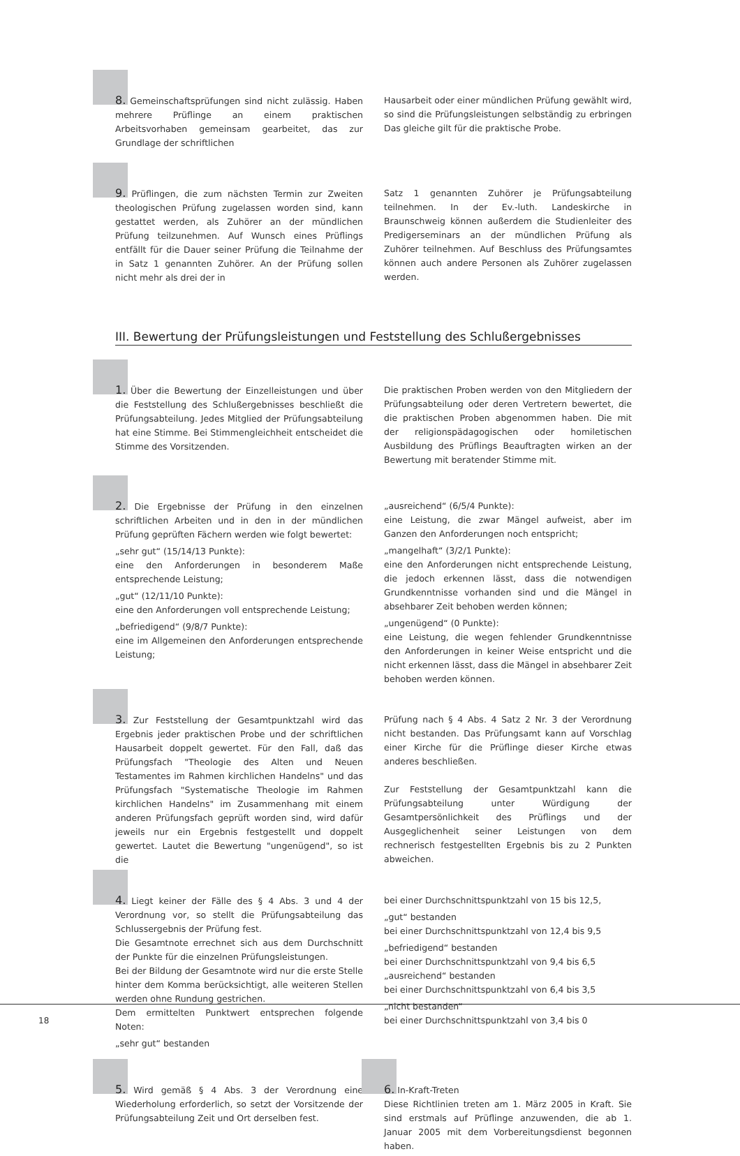8. Gemeinschaftsprüfungen sind nicht zulässig. Haben mehrere Prüflinge an einem praktischen Arbeitsvorhaben gemeinsam gearbeitet, das zur Grundlage der schriftlichen
Hausarbeit oder einer mündlichen Prüfung gewählt wird, so sind die Prüfungsleistungen selbständig zu erbringen Das gleiche gilt für die praktische Probe.
9. Prüflingen, die zum nächsten Termin zur Zweiten theologischen Prüfung zugelassen worden sind, kann gestattet werden, als Zuhörer an der mündlichen Prüfung teilzunehmen. Auf Wunsch eines Prüflings entfällt für die Dauer seiner Prüfung die Teilnahme der in Satz 1 genannten Zuhörer. An der Prüfung sollen nicht mehr als drei der in
Satz 1 genannten Zuhörer je Prüfungsabteilung teilnehmen. In der Ev.-luth. Landeskirche in Braunschweig können außerdem die Studienleiter des Predigerseminars an der mündlichen Prüfung als Zuhörer teilnehmen. Auf Beschluss des Prüfungsamtes können auch andere Personen als Zuhörer zugelassen werden.
III. Bewertung der Prüfungsleistungen und Feststellung des Schlußergebnisses
1. Über die Bewertung der Einzelleistungen und über die Feststellung des Schlußergebnisses beschließt die Prüfungsabteilung. Jedes Mitglied der Prüfungsabteilung hat eine Stimme. Bei Stimmengleichheit entscheidet die Stimme des Vorsitzenden.
Die praktischen Proben werden von den Mitgliedern der Prüfungsabteilung oder deren Vertretern bewertet, die die praktischen Proben abgenommen haben. Die mit der religionspädagogischen oder homiletischen Ausbildung des Prüflings Beauftragten wirken an der Bewertung mit beratender Stimme mit.
2. Die Ergebnisse der Prüfung in den einzelnen schriftlichen Arbeiten und in den in der mündlichen Prüfung geprüften Fächern werden wie folgt bewertet:
„sehr gut“ (15/14/13 Punkte):
eine den Anforderungen in besonderem Maße entsprechende Leistung;
„gut“ (12/11/10 Punkte):
eine den Anforderungen voll entsprechende Leistung;
„befriedigend“ (9/8/7 Punkte):
eine im Allgemeinen den Anforderungen entsprechende Leistung;
„ausreichend“ (6/5/4 Punkte):
eine Leistung, die zwar Mängel aufweist, aber im Ganzen den Anforderungen noch entspricht;
„mangelhaft“ (3/2/1 Punkte):
eine den Anforderungen nicht entsprechende Leistung, die jedoch erkennen lässt, dass die notwendigen Grundkenntnisse vorhanden sind und die Mängel in absehbarer Zeit behoben werden können;
„ungenügend“ (0 Punkte):
eine Leistung, die wegen fehlender Grundkenntnisse den Anforderungen in keiner Weise entspricht und die nicht erkennen lässt, dass die Mängel in absehbarer Zeit behoben werden können.
3. Zur Feststellung der Gesamtpunktzahl wird das Ergebnis jeder praktischen Probe und der schriftlichen Hausarbeit doppelt gewertet. Für den Fall, daß das Prüfungsfach "Theologie des Alten und Neuen Testamentes im Rahmen kirchlichen Handelns" und das Prüfungsfach "Systematische Theologie im Rahmen kirchlichen Handelns" im Zusammenhang mit einem anderen Prüfungsfach geprüft worden sind, wird dafür jeweils nur ein Ergebnis festgestellt und doppelt gewertet. Lautet die Bewertung "ungenügend", so ist die
Prüfung nach § 4 Abs. 4 Satz 2 Nr. 3 der Verordnung nicht bestanden. Das Prüfungsamt kann auf Vorschlag einer Kirche für die Prüflinge dieser Kirche etwas anderes beschließen.
Zur Feststellung der Gesamtpunktzahl kann die Prüfungsabteilung unter Würdigung der Gesamtpersönlichkeit des Prüflings und der Ausgeglichenheit seiner Leistungen von dem rechnerisch festgestellten Ergebnis bis zu 2 Punkten abweichen.
4. Liegt keiner der Fälle des § 4 Abs. 3 und 4 der Verordnung vor, so stellt die Prüfungsabteilung das Schlussergebnis der Prüfung fest.
Die Gesamtnote errechnet sich aus dem Durchschnitt der Punkte für die einzelnen Prüfungsleistungen.
Bei der Bildung der Gesamtnote wird nur die erste Stelle hinter dem Komma berücksichtigt, alle weiteren Stellen werden ohne Rundung gestrichen.
Dem ermittelten Punktwert entsprechen folgende Noten:
„sehr gut“ bestanden
bei einer Durchschnittspunktzahl von 15 bis 12,5,
„gut“ bestanden
bei einer Durchschnittspunktzahl von 12,4 bis 9,5
„befriedigend“ bestanden
bei einer Durchschnittspunktzahl von 9,4 bis 6,5
„ausreichend“ bestanden
bei einer Durchschnittspunktzahl von 6,4 bis 3,5
„nicht bestanden“
bei einer Durchschnittspunktzahl von 3,4 bis 0
5. Wird gemäß § 4 Abs. 3 der Verordnung eine Wiederholung erforderlich, so setzt der Vorsitzende der Prüfungsabteilung Zeit und Ort derselben fest.
6. In-Kraft-Treten
Diese Richtlinien treten am 1. März 2005 in Kraft. Sie sind erstmals auf Prüflinge anzuwenden, die ab 1. Januar 2005 mit dem Vorbereitungsdienst begonnen haben.
18